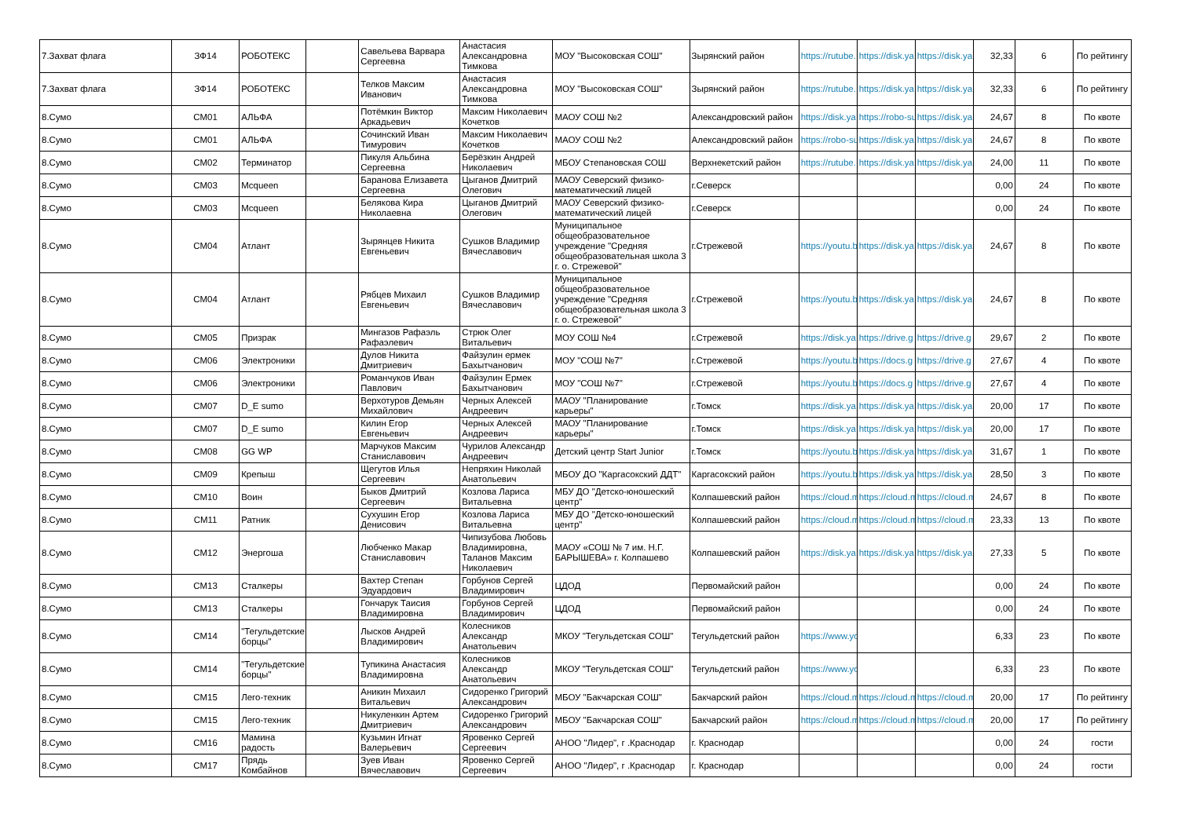| 7.Захват флага | ЗФ14 | РОБОТЕКС | | Савельева Варвара Сергеевна | Анастасия Александровна Тимкова | МОУ "Высоковская СОШ" | Зырянский район | https://rutube. | https://disk.ya | https://disk.ya | 32,33 | 6 | По рейтингу |
| 7.Захват флага | ЗФ14 | РОБОТЕКС | | Телков Максим Иванович | Анастасия Александровна Тимкова | МОУ "Высоковская СОШ" | Зырянский район | https://rutube. | https://disk.ya | https://disk.ya | 32,33 | 6 | По рейтингу |
| 8.Сумо | СМ01 | АЛЬФА | | Потёмкин Виктор Аркадьевич | Максим Николаевич Кочетков | МАОУ СОШ №2 | Александровский район | https://disk.ya | https://robo-su | https://disk.ya | 24,67 | 8 | По квоте |
| 8.Сумо | СМ01 | АЛЬФА | | Сочинский Иван Тимурович | Максим Николаевич Кочетков | МАОУ СОШ №2 | Александровский район | https://robo-su | https://disk.ya | https://disk.ya | 24,67 | 8 | По квоте |
| 8.Сумо | СМ02 | Терминатор | | Пикуля Альбина Сергеевна | Берёзкин Андрей Николаевич | МБОУ Степановская СОШ | Верхнекетский район | https://rutube. | https://disk.ya | https://disk.ya | 24,00 | 11 | По квоте |
| 8.Сумо | СМ03 | Mcqueen | | Баранова Елизавета Сергеевна | Цыганов Дмитрий Олегович | МАОУ Северский физико-математический лицей | г.Северск | | | | 0,00 | 24 | По квоте |
| 8.Сумо | СМ03 | Mcqueen | | Белякова Кира Николаевна | Цыганов Дмитрий Олегович | МАОУ Северский физико-математический лицей | г.Северск | | | | 0,00 | 24 | По квоте |
| 8.Сумо | СМ04 | Атлант | | Зырянцев Никита Евгеньевич | Сушков Владимир Вячеславович | Муниципальное общеобразовательное учреждение "Средняя общеобразовательная школа 3 г. о. Стрежевой" | г.Стрежевой | https://youtu.b | https://disk.ya | https://disk.ya | 24,67 | 8 | По квоте |
| 8.Сумо | СМ04 | Атлант | | Рябцев Михаил Евгеньевич | Сушков Владимир Вячеславович | Муниципальное общеобразовательное учреждение "Средняя общеобразовательная школа 3 г. о. Стрежевой" | г.Стрежевой | https://youtu.b | https://disk.ya | https://disk.ya | 24,67 | 8 | По квоте |
| 8.Сумо | СМ05 | Призрак | | Мингазов Рафаэль Рафаэлевич | Стрюк Олег Витальевич | МОУ СОШ №4 | г.Стрежевой | https://disk.ya | https://drive.g | https://drive.g | 29,67 | 2 | По квоте |
| 8.Сумо | СМ06 | Электроники | | Дулов Никита Дмитриевич | Файзулин ермек Бахытчанович | МОУ "СОШ №7" | г.Стрежевой | https://youtu.b | https://docs.g | https://drive.g | 27,67 | 4 | По квоте |
| 8.Сумо | СМ06 | Электроники | | Романчуков Иван Павлович | Файзулин Ермек Бахытчанович | МОУ "СОШ №7" | г.Стрежевой | https://youtu.b | https://docs.g | https://drive.g | 27,67 | 4 | По квоте |
| 8.Сумо | СМ07 | D_E sumo | | Верхотуров Демьян Михайлович | Черных Алексей Андреевич | МАОУ "Планирование карьеры" | г.Томск | https://disk.ya | https://disk.ya | https://disk.ya | 20,00 | 17 | По квоте |
| 8.Сумо | СМ07 | D_E sumo | | Килин Егор Евгеньевич | Черных Алексей Андреевич | МАОУ "Планирование карьеры" | г.Томск | https://disk.ya | https://disk.ya | https://disk.ya | 20,00 | 17 | По квоте |
| 8.Сумо | СМ08 | GG WP | | Марчуков Максим Станиславович | Чурилов Александр Андреевич | Детский центр Start Junior | г.Томск | https://youtu.b | https://disk.ya | https://disk.ya | 31,67 | 1 | По квоте |
| 8.Сумо | СМ09 | Крепыш | | Щегутов Илья Сергеевич | Непряхин Николай Анатольевич | МБОУ ДО "Каргасокский ДДТ" | Каргасокский район | https://youtu.b | https://disk.ya | https://disk.ya | 28,50 | 3 | По квоте |
| 8.Сумо | СМ10 | Воин | | Быков Дмитрий Сергеевич | Козлова Лариса Витальевна | МБУ ДО "Детско-юношеский центр" | Колпашевский район | https://cloud.m | https://cloud.m | https://cloud.m | 24,67 | 8 | По квоте |
| 8.Сумо | СМ11 | Ратник | | Сухушин Егор Денисович | Козлова Лариса Витальевна | МБУ ДО "Детско-юношеский центр" | Колпашевский район | https://cloud.m | https://cloud.m | https://cloud.m | 23,33 | 13 | По квоте |
| 8.Сумо | СМ12 | Энергоша | | Любченко Макар Станиславович | Чипизубова Любовь Владимировна, Таланов Максим Николаевич | МАОУ «СОШ № 7 им. Н.Г. БАРЫШЕВА» г. Колпашево | Колпашевский район | https://disk.ya | https://disk.ya | https://disk.ya | 27,33 | 5 | По квоте |
| 8.Сумо | СМ13 | Сталкеры | | Вахтер Степан Эдуардович | Горбунов Сергей Владимирович | ЦДОД | Первомайский район | | | | 0,00 | 24 | По квоте |
| 8.Сумо | СМ13 | Сталкеры | | Гончарук Таисия Владимировна | Горбунов Сергей Владимирович | ЦДОД | Первомайский район | | | | 0,00 | 24 | По квоте |
| 8.Сумо | СМ14 | "Тегульдетские борцы" | | Лысков Андрей Владимирович | Колесников Александр Анатольевич | МКОУ "Тегульдетская СОШ" | Тегульдетский район | https://www.yo | | | 6,33 | 23 | По квоте |
| 8.Сумо | СМ14 | "Тегульдетские борцы" | | Тупикина Анастасия Владимировна | Колесников Александр Анатольевич | МКОУ "Тегульдетская СОШ" | Тегульдетский район | https://www.yo | | | 6,33 | 23 | По квоте |
| 8.Сумо | СМ15 | Лего-техник | | Аникин Михаил Витальевич | Сидоренко Григорий Александрович | МБОУ "Бакчарская СОШ" | Бакчарский район | https://cloud.m | https://cloud.m | https://cloud.m | 20,00 | 17 | По рейтингу |
| 8.Сумо | СМ15 | Лего-техник | | Никуленкин Артем Дмитриевич | Сидоренко Григорий Александрович | МБОУ "Бакчарская СОШ" | Бакчарский район | https://cloud.m | https://cloud.m | https://cloud.m | 20,00 | 17 | По рейтингу |
| 8.Сумо | СМ16 | Мамина радость | | Кузьмин Игнат Валерьевич | Яровенко Сергей Сергеевич | АНОО "Лидер", г .Краснодар | г. Краснодар | | | | 0,00 | 24 | гости |
| 8.Сумо | СМ17 | Прядь Комбайнов | | Зуев Иван Вячеславович | Яровенко Сергей Сергеевич | АНОО "Лидер", г .Краснодар | г. Краснодар | | | | 0,00 | 24 | гости |